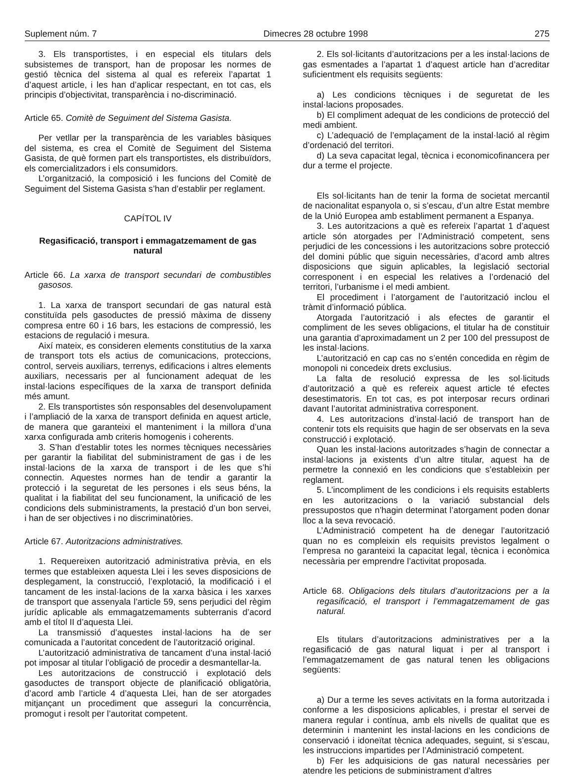Suplement núm. 7 Dimecres 28 octubre 1998 275
3. Els transportistes, i en especial els titulars dels subsistemes de transport, han de proposar les normes de gestió tècnica del sistema al qual es refereix l’apartat 1 d’aquest article, i les han d’aplicar respectant, en tot cas, els principis d’objectivitat, transparència i no-discriminació.
Article 65. Comitè de Seguiment del Sistema Gasista.
Per vetllar per la transparència de les variables bàsiques del sistema, es crea el Comitè de Seguiment del Sistema Gasista, de què formen part els transportistes, els distribuïdors, els comercialitzadors i els consumidors.
L’organització, la composició i les funcions del Comitè de Seguiment del Sistema Gasista s’han d’establir per reglament.
CAPÍTOL IV
Regasificació, transport i emmagatzemament de gas natural
Article 66. La xarxa de transport secundari de combustibles gasosos.
1. La xarxa de transport secundari de gas natural està constituïda pels gasoductes de pressió màxima de disseny compresa entre 60 i 16 bars, les estacions de compressió, les estacions de regulació i mesura.
Així mateix, es consideren elements constitutius de la xarxa de transport tots els actius de comunicacions, proteccions, control, serveis auxiliars, terrenys, edificacions i altres elements auxiliars, necessaris per al funcionament adequat de les instal·lacions específiques de la xarxa de transport definida més amunt.
2. Els transportistes són responsables del desenvolupament i l’ampliació de la xarxa de transport definida en aquest article, de manera que garanteixi el manteniment i la millora d’una xarxa configurada amb criteris homogenis i coherents.
3. S’han d’establir totes les normes tècniques necessàries per garantir la fiabilitat del subministrament de gas i de les instal·lacions de la xarxa de transport i de les que s’hi connectin. Aquestes normes han de tendir a garantir la protecció i la seguretat de les persones i els seus béns, la qualitat i la fiabilitat del seu funcionament, la unificació de les condicions dels subministraments, la prestació d’un bon servei, i han de ser objectives i no discriminatòries.
Article 67. Autoritzacions administratives.
1. Requereixen autorització administrativa prèvia, en els termes que estableixen aquesta Llei i les seves disposicions de desplegament, la construcció, l’explotació, la modificació i el tancament de les instal·lacions de la xarxa bàsica i les xarxes de transport que assenyala l’article 59, sens perjudici del règim jurídic aplicable als emmagatzemaments subterranis d’acord amb el títol II d’aquesta Llei.
La transmissió d’aquestes instal·lacions ha de ser comunicada a l’autoritat concedent de l’autorització original.
L’autorització administrativa de tancament d’una instal·lació pot imposar al titular l’obligació de procedir a desmantellar-la.
Les autoritzacions de construcció i explotació dels gasoductes de transport objecte de planificació obligatòria, d’acord amb l’article 4 d’aquesta Llei, han de ser atorgades mitjançant un procediment que asseguri la concurrència, promogut i resolt per l’autoritat competent.
2. Els sol·licitants d’autoritzacions per a les instal·lacions de gas esmentades a l’apartat 1 d’aquest article han d’acreditar suficientment els requisits següents:
a) Les condicions tècniques i de seguretat de les instal·lacions proposades.
b) El compliment adequat de les condicions de protecció del medi ambient.
c) L’adequació de l’emplaçament de la instal·lació al règim d’ordenació del territori.
d) La seva capacitat legal, tècnica i economicofinancera per dur a terme el projecte.
Els sol·licitants han de tenir la forma de societat mercantil de nacionalitat espanyola o, si s’escau, d’un altre Estat membre de la Unió Europea amb establiment permanent a Espanya.
3. Les autoritzacions a què es refereix l’apartat 1 d’aquest article són atorgades per l’Administració competent, sens perjudici de les concessions i les autoritzacions sobre protecció del domini públic que siguin necessàries, d’acord amb altres disposicions que siguin aplicables, la legislació sectorial corresponent i en especial les relatives a l’ordenació del territori, l’urbanisme i el medi ambient.
El procediment i l’atorgament de l’autorització inclou el tràmit d’informació pública.
Atorgada l’autorització i als efectes de garantir el compliment de les seves obligacions, el titular ha de constituir una garantia d’aproximadament un 2 per 100 del pressupost de les instal·lacions.
L’autorització en cap cas no s’entén concedida en règim de monopoli ni concedeix drets exclusius.
La falta de resolució expressa de les sol·licituds d’autorització a què es refereix aquest article té efectes desestimatoris. En tot cas, es pot interposar recurs ordinari davant l’autoritat administrativa corresponent.
4. Les autoritzacions d’instal·lació de transport han de contenir tots els requisits que hagin de ser observats en la seva construcció i explotació.
Quan les instal·lacions autoritzades s’hagin de connectar a instal·lacions ja existents d’un altre titular, aquest ha de permetre la connexió en les condicions que s’estableixin per reglament.
5. L’incompliment de les condicions i els requisits establerts en les autoritzacions o la variació substancial dels pressupostos que n’hagin determinat l’atorgament poden donar lloc a la seva revocació.
L’Administració competent ha de denegar l’autorització quan no es compleixin els requisits previstos legalment o l’empresa no garanteixi la capacitat legal, tècnica i econòmica necessària per emprendre l’activitat proposada.
Article 68. Obligacions dels titulars d’autoritzacions per a la regasificació, el transport i l’emmagatzemament de gas natural.
Els titulars d’autoritzacions administratives per a la regasificació de gas natural liquat i per al transport i l’emmagatzemament de gas natural tenen les obligacions següents:
a) Dur a terme les seves activitats en la forma autoritzada i conforme a les disposicions aplicables, i prestar el servei de manera regular i contínua, amb els nivells de qualitat que es determinin i mantenint les instal·lacions en les condicions de conservació i idoneïtat tècnica adequades, seguint, si s’escau, les instruccions impartides per l’Administració competent.
b) Fer les adquisicions de gas natural necessàries per atendre les peticions de subministrament d’altres